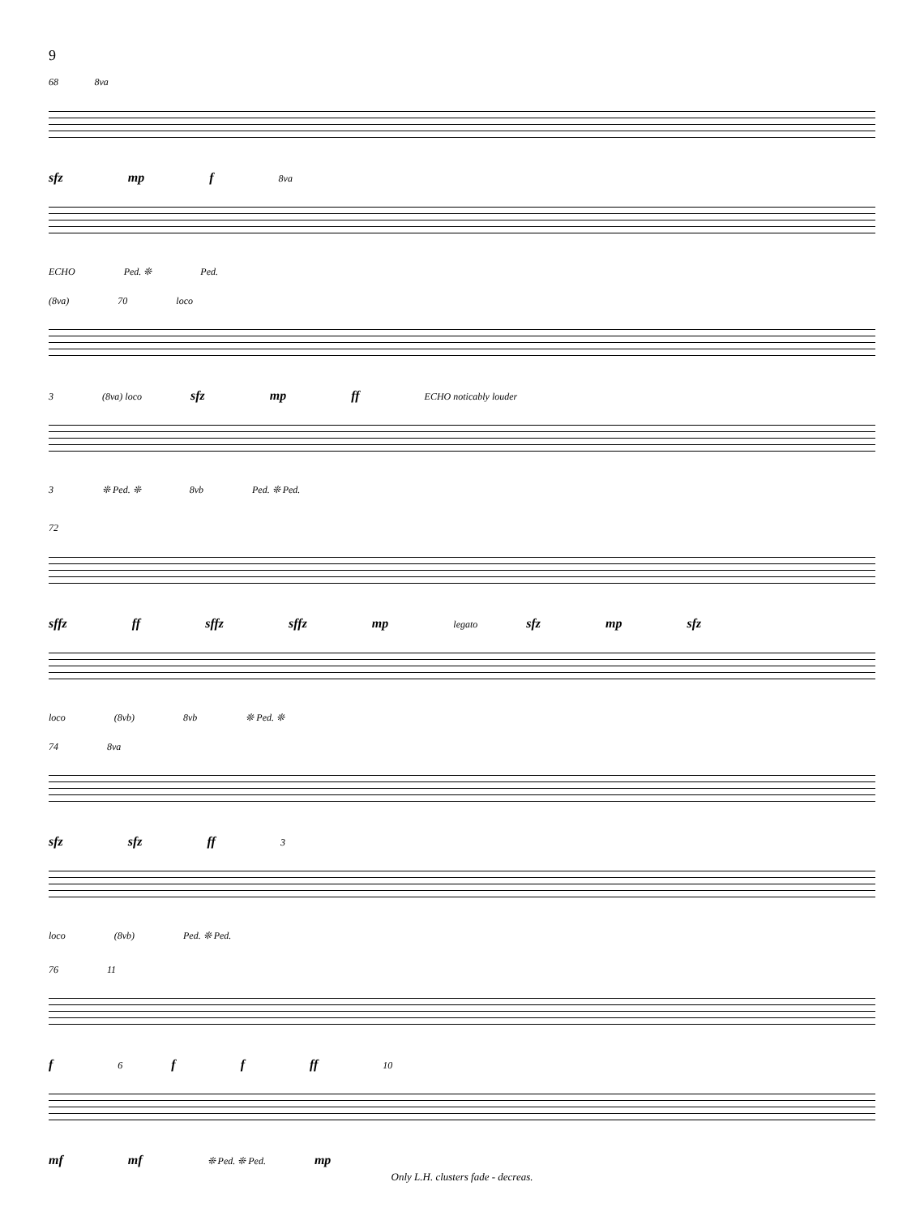9
68 8va
sfz mp f 8va
ECHO Ped. ❊ Ped.
(8va) 70 loco
3 (8va) loco sfz mp ff ECHO noticably louder
3 ❊ Ped. ❊ 8vb Ped. ❊ Ped.
72
sffz ff sffz sffz mp legato sfz mp sfz
loco (8vb) 8vb ❊ Ped. ❊
74 8va
sfz sfz ff 3
loco (8vb) Ped. ❊ Ped.
76 11
f 6 f f ff 10
mf mf ❊ Ped. ❊ Ped. mp
Only L.H. clusters fade - decreas.